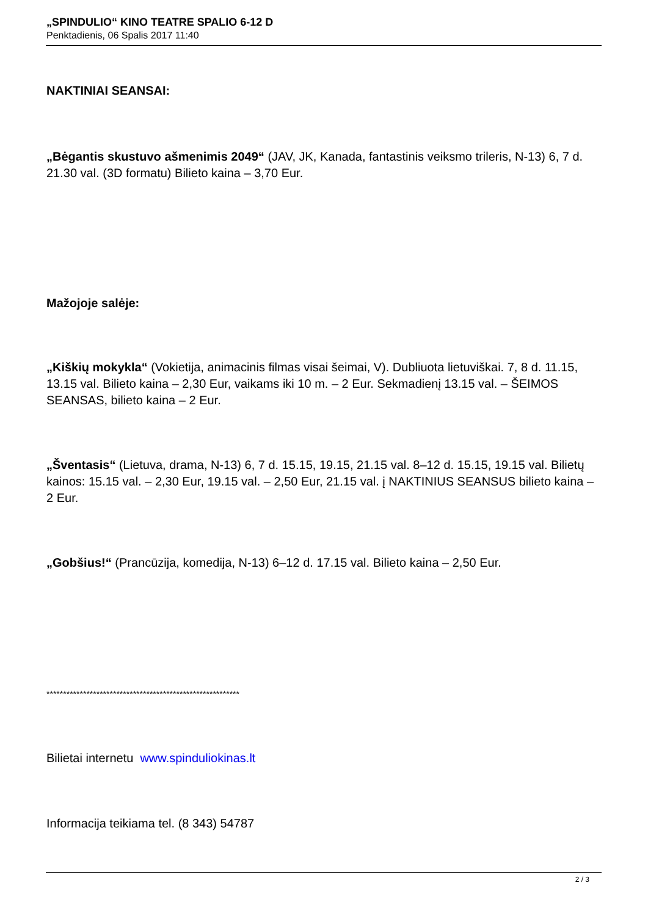„SPINDULIO“ KINO TEATRE SPALIO 6-12 D
Penktadienis, 06 Spalis 2017 11:40
NAKTINIAI SEANSAI:
„Bėgantis skustuvo ašmenimis 2049“ (JAV, JK, Kanada, fantastinis veiksmo trileris, N-13) 6, 7 d. 21.30 val. (3D formatu) Bilieto kaina – 3,70 Eur.
Mažojoje salėje:
„Kiškių mokykla“ (Vokietija, animacinis filmas visai šeimai, V). Dubliuota lietuviškai. 7, 8 d. 11.15, 13.15 val. Bilieto kaina – 2,30 Eur, vaikams iki 10 m. – 2 Eur. Sekmadienį 13.15 val. – ŠEIMOS SEANSAS, bilieto kaina – 2 Eur.
„Šventasis“ (Lietuva, drama, N-13) 6, 7 d. 15.15, 19.15, 21.15 val. 8–12 d. 15.15, 19.15 val. Bilietų kainos: 15.15 val. – 2,30 Eur, 19.15 val. – 2,50 Eur, 21.15 val. į NAKTINIUS SEANSUS bilieto kaina – 2 Eur.
„Gobšius!“ (Prancūzija, komedija, N-13) 6–12 d. 17.15 val. Bilieto kaina – 2,50 Eur.
**********************************************************
Bilietai internetu www.spinduliokinas.lt
Informacija teikiama tel. (8 343) 54787
2 / 3